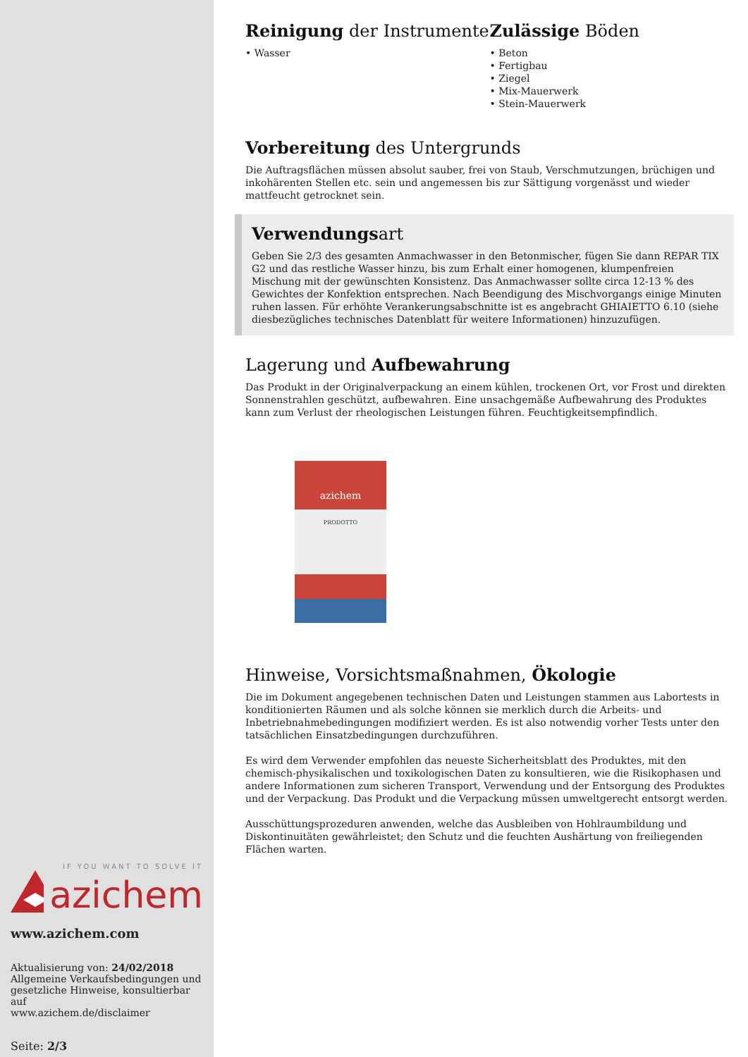IF YOU WANT TO SOLVE IT
azichem
www.azichem.com
Aktualisierung von: 24/02/2018
Allgemeine Verkaufsbedingungen und gesetzliche Hinweise, konsultierbar auf
www.azichem.de/disclaimer
Seite: 2/3
Reinigung der Instrumente
• Wasser
Zulässige Böden
• Beton
• Fertigbau
• Ziegel
• Mix-Mauerwerk
• Stein-Mauerwerk
Vorbereitung des Untergrunds
Die Auftragsflächen müssen absolut sauber, frei von Staub, Verschmutzungen, brüchigen und inkohärenten Stellen etc. sein und angemessen bis zur Sättigung vorgenässt und wieder mattfeucht getrocknet sein.
Verwendungsart
Geben Sie 2/3 des gesamten Anmachwasser in den Betonmischer, fügen Sie dann REPAR TIX G2 und das restliche Wasser hinzu, bis zum Erhalt einer homogenen, klumpenfreien Mischung mit der gewünschten Konsistenz. Das Anmachwasser sollte circa 12-13 % des Gewichtes der Konfektion entsprechen. Nach Beendigung des Mischvorgangs einige Minuten ruhen lassen. Für erhöhte Verankerungsabschnitte ist es angebracht GHIAIETTO 6.10 (siehe diesbezügliches technisches Datenblatt für weitere Informationen) hinzuzufügen.
Lagerung und Aufbewahrung
Das Produkt in der Originalverpackung an einem kühlen, trockenen Ort, vor Frost und direkten Sonnenstrahlen geschützt, aufbewahren. Eine unsachgemäße Aufbewahrung des Produktes kann zum Verlust der rheologischen Leistungen führen. Feuchtigkeitsempfindlich.
azichem
PRODOTTO
Hinweise, Vorsichtsmaßnahmen, Ökologie
Die im Dokument angegebenen technischen Daten und Leistungen stammen aus Labortests in konditionierten Räumen und als solche können sie merklich durch die Arbeits- und Inbetriebnahmebedingungen modifiziert werden. Es ist also notwendig vorher Tests unter den tatsächlichen Einsatzbedingungen durchzuführen.
Es wird dem Verwender empfohlen das neueste Sicherheitsblatt des Produktes, mit den chemisch-physikalischen und toxikologischen Daten zu konsultieren, wie die Risikophasen und andere Informationen zum sicheren Transport, Verwendung und der Entsorgung des Produktes und der Verpackung. Das Produkt und die Verpackung müssen umweltgerecht entsorgt werden.
Ausschüttungsprozeduren anwenden, welche das Ausbleiben von Hohlraumbildung und Diskontinuitäten gewährleistet; den Schutz und die feuchten Aushärtung von freiliegenden Flächen warten.